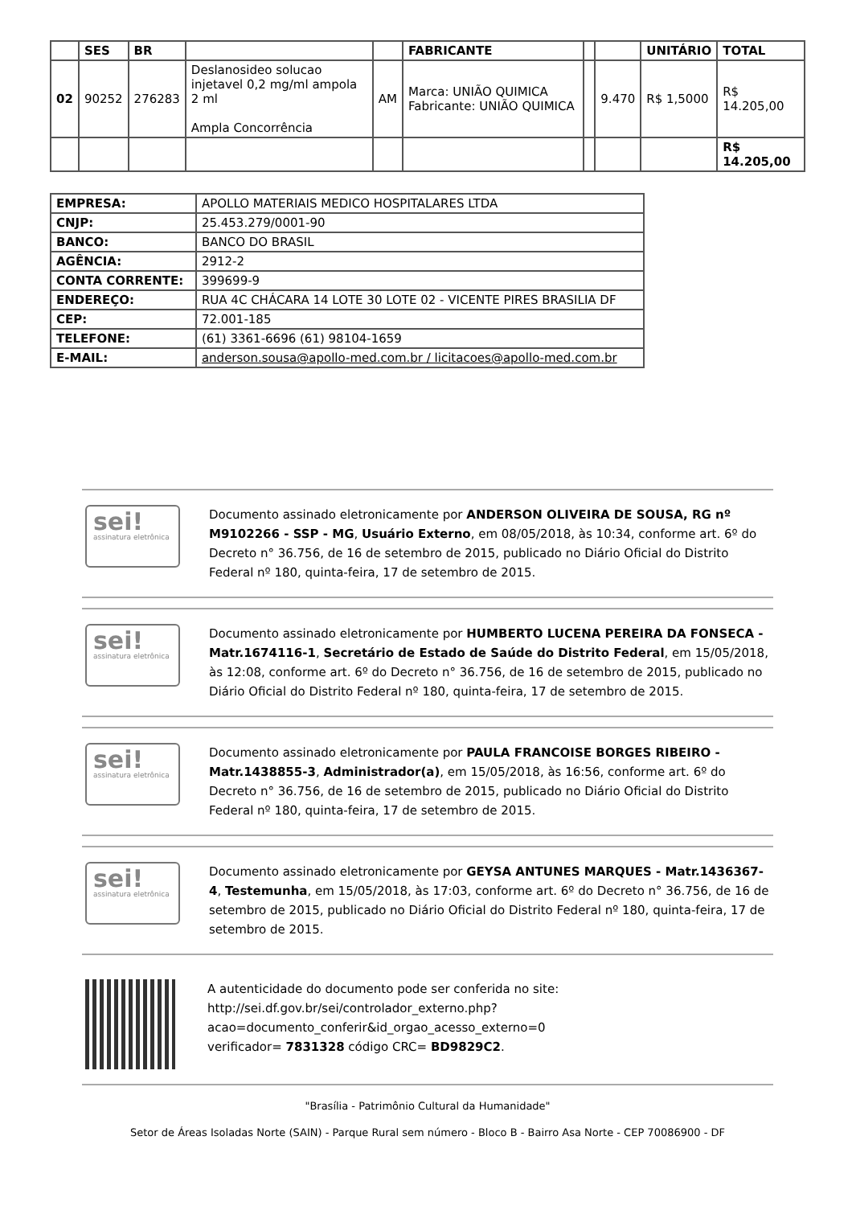| | SES | BR | | | FABRICANTE | | | UNITÁRIO | TOTAL |
| --- | --- | --- | --- | --- | --- | --- | --- | --- | --- |
| 02 | 90252 | 276283 | Deslanosideo solucao injetavel 0,2 mg/ml ampola 2 ml Ampla Concorrência | AM | Marca: UNIÃO QUIMICA Fabricante: UNIÃO QUIMICA | | 9.470 | R$ 1,5000 | R$ 14.205,00 |
| | | | | | | | | | R$ 14.205,00 |
| EMPRESA: | APOLLO MATERIAIS MEDICO HOSPITALARES LTDA |
| CNJP: | 25.453.279/0001-90 |
| BANCO: | BANCO DO BRASIL |
| AGÊNCIA: | 2912-2 |
| CONTA CORRENTE: | 399699-9 |
| ENDEREÇO: | RUA 4C CHÁCARA 14 LOTE 30 LOTE 02 - VICENTE PIRES BRASILIA DF |
| CEP: | 72.001-185 |
| TELEFONE: | (61) 3361-6696 (61) 98104-1659 |
| E-MAIL: | anderson.sousa@apollo-med.com.br / licitacoes@apollo-med.com.br |
sei!
assinatura eletrônica
Documento assinado eletronicamente por ANDERSON OLIVEIRA DE SOUSA, RG nº M9102266 - SSP - MG, Usuário Externo, em 08/05/2018, às 10:34, conforme art. 6º do Decreto n° 36.756, de 16 de setembro de 2015, publicado no Diário Oficial do Distrito Federal nº 180, quinta-feira, 17 de setembro de 2015.
sei!
assinatura eletrônica
Documento assinado eletronicamente por HUMBERTO LUCENA PEREIRA DA FONSECA - Matr.1674116-1, Secretário de Estado de Saúde do Distrito Federal, em 15/05/2018, às 12:08, conforme art. 6º do Decreto n° 36.756, de 16 de setembro de 2015, publicado no Diário Oficial do Distrito Federal nº 180, quinta-feira, 17 de setembro de 2015.
sei!
assinatura eletrônica
Documento assinado eletronicamente por PAULA FRANCOISE BORGES RIBEIRO - Matr.1438855-3, Administrador(a), em 15/05/2018, às 16:56, conforme art. 6º do Decreto n° 36.756, de 16 de setembro de 2015, publicado no Diário Oficial do Distrito Federal nº 180, quinta-feira, 17 de setembro de 2015.
sei!
assinatura eletrônica
Documento assinado eletronicamente por GEYSA ANTUNES MARQUES - Matr.1436367-4, Testemunha, em 15/05/2018, às 17:03, conforme art. 6º do Decreto n° 36.756, de 16 de setembro de 2015, publicado no Diário Oficial do Distrito Federal nº 180, quinta-feira, 17 de setembro de 2015.
A autenticidade do documento pode ser conferida no site:
http://sei.df.gov.br/sei/controlador_externo.php?
acao=documento_conferir&id_orgao_acesso_externo=0
verificador= 7831328 código CRC= BD9829C2.
"Brasília - Patrimônio Cultural da Humanidade"
Setor de Áreas Isoladas Norte (SAIN) - Parque Rural sem número - Bloco B - Bairro Asa Norte - CEP 70086900 - DF